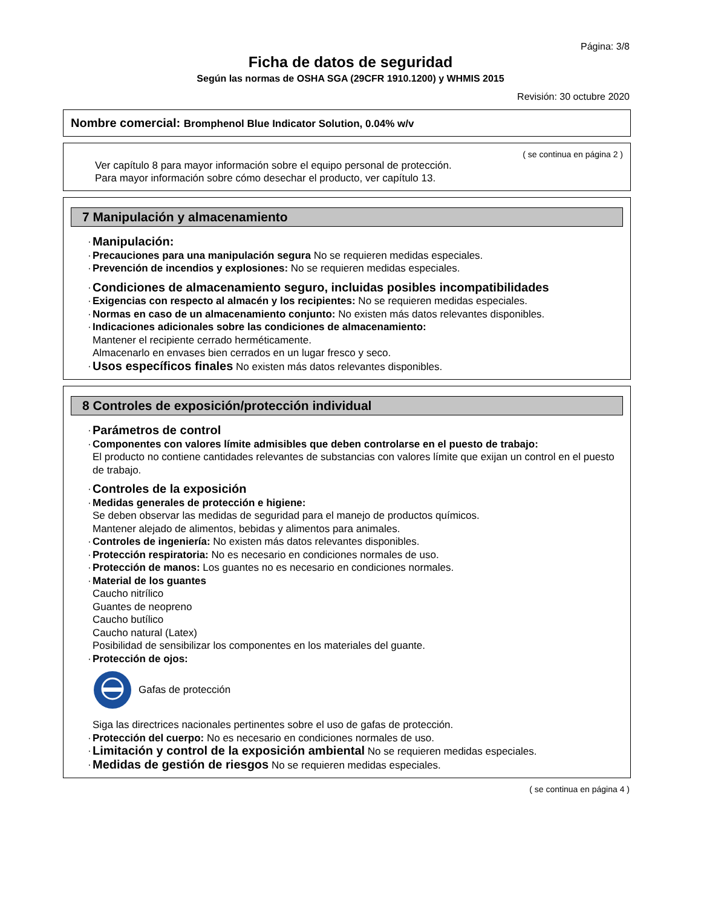Página: 3/8
Ficha de datos de seguridad
Según las normas de OSHA SGA (29CFR 1910.1200) y WHMIS 2015
Revisión: 30 octubre 2020
Nombre comercial: Bromphenol Blue Indicator Solution, 0.04% w/v
( se continua en página 2 )
Ver capítulo 8 para mayor información sobre el equipo personal de protección.
Para mayor información sobre cómo desechar el producto, ver capítulo 13.
7 Manipulación y almacenamiento
· Manipulación:
· Precauciones para una manipulación segura No se requieren medidas especiales.
· Prevención de incendios y explosiones: No se requieren medidas especiales.
· Condiciones de almacenamiento seguro, incluidas posibles incompatibilidades
· Exigencias con respecto al almacén y los recipientes: No se requieren medidas especiales.
· Normas en caso de un almacenamiento conjunto: No existen más datos relevantes disponibles.
· Indicaciones adicionales sobre las condiciones de almacenamiento:
Mantener el recipiente cerrado herméticamente.
Almacenarlo en envases bien cerrados en un lugar fresco y seco.
· Usos específicos finales No existen más datos relevantes disponibles.
8 Controles de exposición/protección individual
· Parámetros de control
· Componentes con valores límite admisibles que deben controlarse en el puesto de trabajo:
El producto no contiene cantidades relevantes de substancias con valores límite que exijan un control en el puesto de trabajo.
· Controles de la exposición
· Medidas generales de protección e higiene:
Se deben observar las medidas de seguridad para el manejo de productos químicos.
Mantener alejado de alimentos, bebidas y alimentos para animales.
· Controles de ingeniería: No existen más datos relevantes disponibles.
· Protección respiratoria: No es necesario en condiciones normales de uso.
· Protección de manos: Los guantes no es necesario en condiciones normales.
· Material de los guantes
Caucho nitrílico
Guantes de neopreno
Caucho butílico
Caucho natural (Latex)
Posibilidad de sensibilizar los componentes en los materiales del guante.
· Protección de ojos:
Gafas de protección
Siga las directrices nacionales pertinentes sobre el uso de gafas de protección.
· Protección del cuerpo: No es necesario en condiciones normales de uso.
· Limitación y control de la exposición ambiental No se requieren medidas especiales.
· Medidas de gestión de riesgos No se requieren medidas especiales.
( se continua en página 4 )